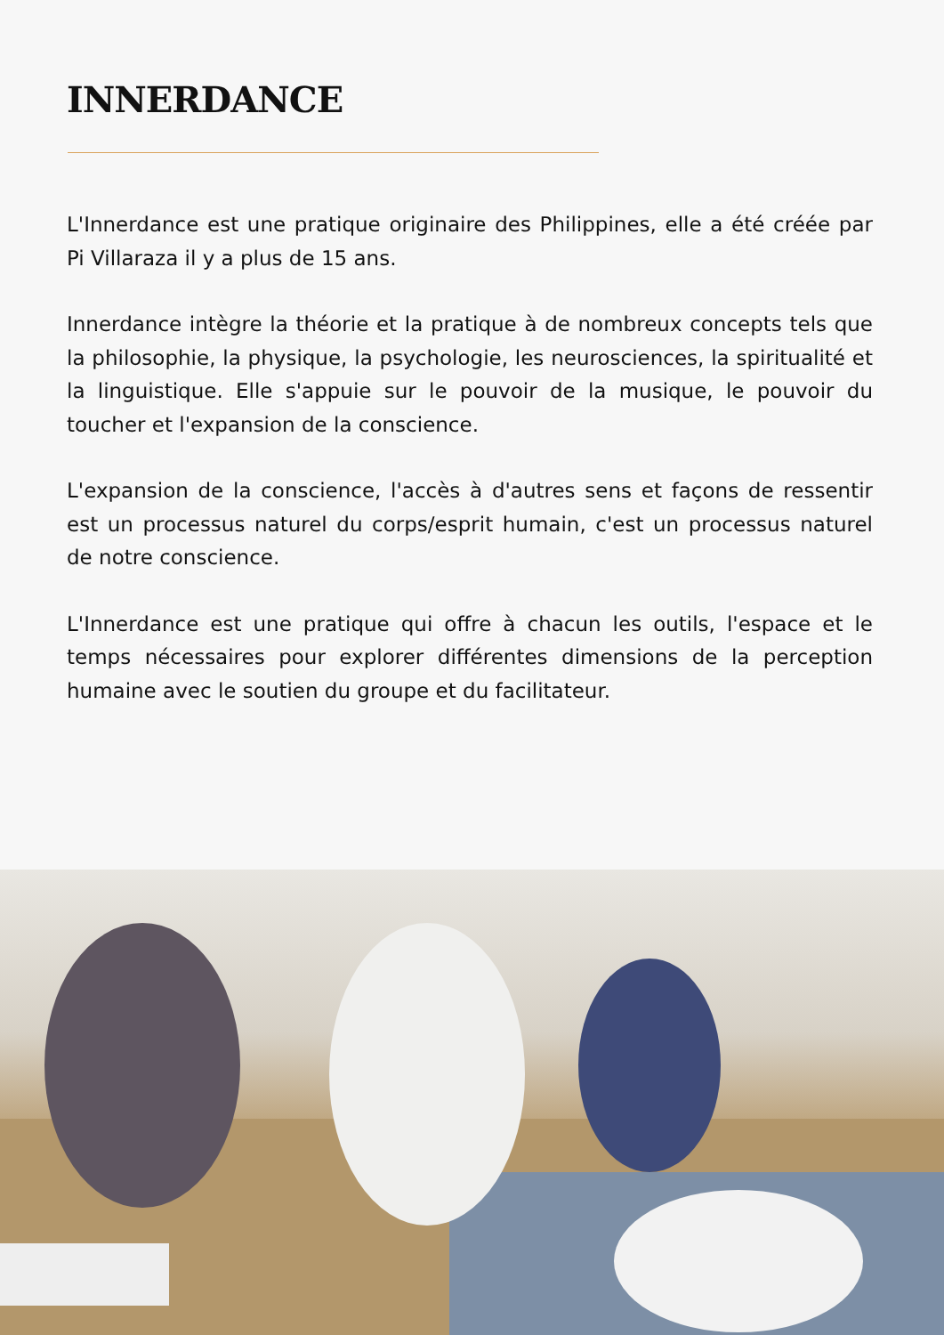INNERDANCE
L'Innerdance est une pratique originaire des Philippines, elle a été créée par Pi Villaraza il y a plus de 15 ans.
Innerdance intègre la théorie et la pratique à de nombreux concepts tels que la philosophie, la physique, la psychologie, les neurosciences, la spiritualité et la linguistique. Elle s'appuie sur le pouvoir de la musique, le pouvoir du toucher et l'expansion de la conscience.
L'expansion de la conscience, l'accès à d'autres sens et façons de ressentir est un processus naturel du corps/esprit humain, c'est un processus naturel de notre conscience.
L'Innerdance est une pratique qui offre à chacun les outils, l'espace et le temps nécessaires pour explorer différentes dimensions de la perception humaine avec le soutien du groupe et du facilitateur.